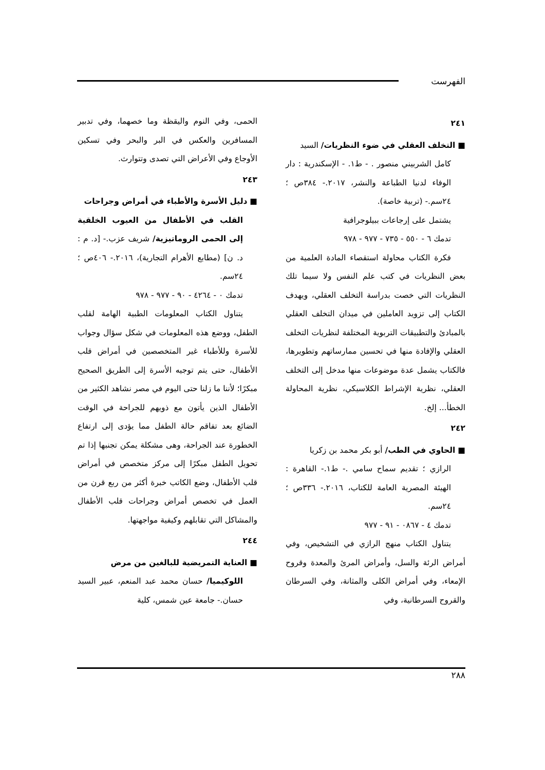الفهرست
٢٤١
■ التخلف العقلي في ضوء النظريات/ السيد
كامل الشربيني منصور . - ط١. - الإسكندرية : دار الوفاء لدنيا الطباعة والنشر، ٢٠١٧.- ٣٨٤ص ؛ ٢٤سم.- (تربية خاصة).
يشتمل على إرجاعات ببيلوجرافية
تدمك ٦ - ٥٥٠ - ٧٣٥ - ٩٧٧ - ٩٧٨
فكرة الكتاب محاولة استقصاء المادة العلمية من بعض النظريات في كتب علم النفس ولا سيما تلك النظريات التي خصت بدراسة التخلف العقلي، ويهدف الكتاب إلى تزويد العاملين في ميدان التخلف العقلي بالمبادئ والتطبيقات التربوية المختلفة لنظريات التخلف العقلي والإفادة منها في تحسين ممارساتهم وتطويرها، فالكتاب يشمل عدة موضوعات منها مدخل إلى التخلف العقلي، نظرية الإشراط الكلاسيكي، نظرية المحاولة الخطأ... إلخ.
٢٤٢
■ الحاوي في الطب/ أبو بكر محمد بن زكريا
الرازي ؛ تقديم سماح سامي .- ط١.- القاهرة : الهيئة المصرية العامة للكتاب، ٢٠١٦.- ٣٣٦ص ؛ ٢٤سم.
تدمك ٤ - ٠٨٦٧ - ٩١ - ٩٧٧
يتناول الكتاب منهج الرازي في التشخيص، وفي أمراض الرئة والسل، وأمراض المرئ والمعدة وقروح الإمعاء، وفي أمراض الكلى والمثانة، وفي السرطان والقروح السرطانية، وفي
الحمى، وفي النوم واليقظة وما خصهما، وفي تدبير المسافرين والعكس في البر والبحر وفي تسكين الأوجاع وفي الأعراض التي تصدى وتتوارث.
٢٤٣
■ دليل الأسرة والأطباء في أمراض وجراحات
القلب في الأطفال من العيوب الخلقية إلى الحمى الروماتيزية/ شريف عزب.- [د. م : د. ن] (مطابع الأهرام التجارية)، ٢٠١٦.- ٤٠٦ص ؛ ٢٤سم.
تدمك ٠ - ٤٢٦٤ - ٩٠ - ٩٧٧ - ٩٧٨
يتناول الكتاب المعلومات الطبية الهامة لقلب الطفل، ووضع هذه المعلومات في شكل سؤال وجواب للأسرة وللأطباء غير المتخصصين في أمراض قلب الأطفال، حتى يتم توجيه الأسرة إلى الطريق الصحيح مبكرًا؛ لأننا ما زلنا حتى اليوم في مصر نشاهد الكثير من الأطفال الذين يأتون مع ذويهم للجراحة في الوقت الضائع بعد تفاقم حالة الطفل مما يؤدى إلى ارتفاع الخطورة عند الجراحة، وهى مشكلة يمكن تجنبها إذا تم تحويل الطفل مبكرًا إلى مركز متخصص في أمراض قلب الأطفال، وضع الكاتب خبرة أكثر من ربع قرن من العمل في تخصص أمراض وجراحات قلب الأطفال والمشاكل التي تقابلهم وكيفية مواجهتها.
٢٤٤
■ العناية التمريضية للبالغين من مرض
اللوكيميا/ حسان محمد عبد المنعم، عبير السيد حسان.- جامعة عين شمس، كلية
٢٨٨